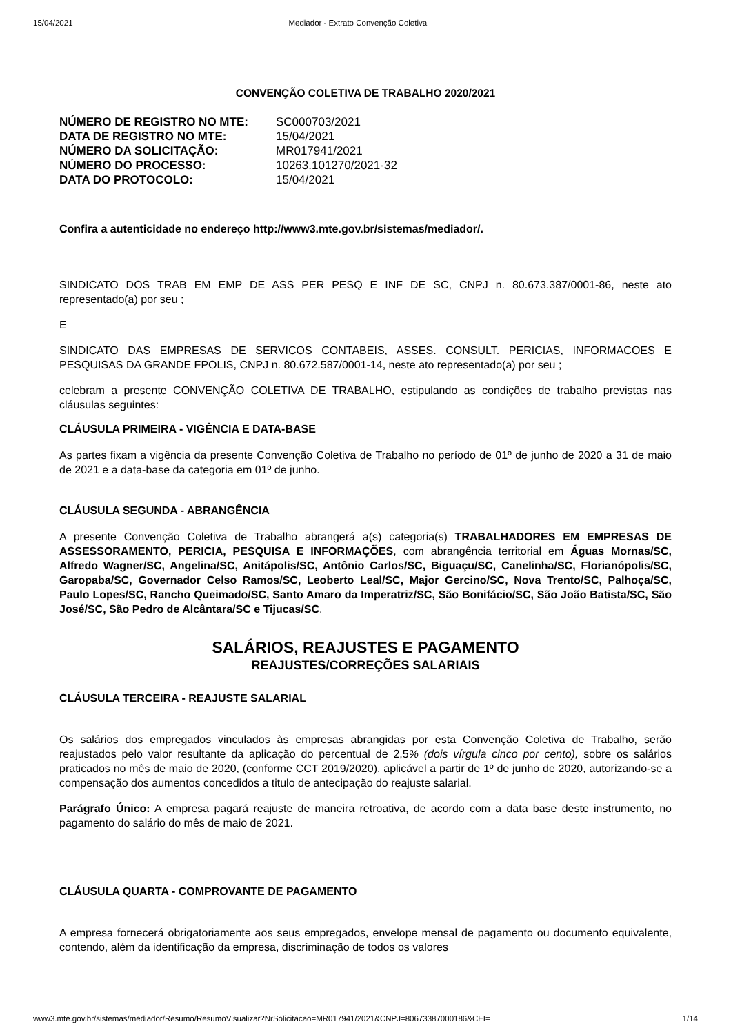15/04/2021 Mediador - Extrato Convenção Coletiva
CONVENÇÃO COLETIVA DE TRABALHO 2020/2021
| NÚMERO DE REGISTRO NO MTE: | SC000703/2021 |
| DATA DE REGISTRO NO MTE: | 15/04/2021 |
| NÚMERO DA SOLICITAÇÃO: | MR017941/2021 |
| NÚMERO DO PROCESSO: | 10263.101270/2021-32 |
| DATA DO PROTOCOLO: | 15/04/2021 |
Confira a autenticidade no endereço http://www3.mte.gov.br/sistemas/mediador/.
SINDICATO DOS TRAB EM EMP DE ASS PER PESQ E INF DE SC, CNPJ n. 80.673.387/0001-86, neste ato representado(a) por seu ;
E
SINDICATO DAS EMPRESAS DE SERVICOS CONTABEIS, ASSES. CONSULT. PERICIAS, INFORMACOES E PESQUISAS DA GRANDE FPOLIS, CNPJ n. 80.672.587/0001-14, neste ato representado(a) por seu ;
celebram a presente CONVENÇÃO COLETIVA DE TRABALHO, estipulando as condições de trabalho previstas nas cláusulas seguintes:
CLÁUSULA PRIMEIRA - VIGÊNCIA E DATA-BASE
As partes fixam a vigência da presente Convenção Coletiva de Trabalho no período de 01º de junho de 2020 a 31 de maio de 2021 e a data-base da categoria em 01º de junho.
CLÁUSULA SEGUNDA - ABRANGÊNCIA
A presente Convenção Coletiva de Trabalho abrangerá a(s) categoria(s) TRABALHADORES EM EMPRESAS DE ASSESSORAMENTO, PERICIA, PESQUISA E INFORMAÇÕES, com abrangência territorial em Águas Mornas/SC, Alfredo Wagner/SC, Angelina/SC, Anitápolis/SC, Antônio Carlos/SC, Biguaçu/SC, Canelinha/SC, Florianópolis/SC, Garopaba/SC, Governador Celso Ramos/SC, Leoberto Leal/SC, Major Gercino/SC, Nova Trento/SC, Palhoça/SC, Paulo Lopes/SC, Rancho Queimado/SC, Santo Amaro da Imperatriz/SC, São Bonifácio/SC, São João Batista/SC, São José/SC, São Pedro de Alcântara/SC e Tijucas/SC.
SALÁRIOS, REAJUSTES E PAGAMENTO
REAJUSTES/CORREÇÕES SALARIAIS
CLÁUSULA TERCEIRA - REAJUSTE SALARIAL
Os salários dos empregados vinculados às empresas abrangidas por esta Convenção Coletiva de Trabalho, serão reajustados pelo valor resultante da aplicação do percentual de 2,5% (dois vírgula cinco por cento), sobre os salários praticados no mês de maio de 2020, (conforme CCT 2019/2020), aplicável a partir de 1º de junho de 2020, autorizando-se a compensação dos aumentos concedidos a titulo de antecipação do reajuste salarial.
Parágrafo Único: A empresa pagará reajuste de maneira retroativa, de acordo com a data base deste instrumento, no pagamento do salário do mês de maio de 2021.
CLÁUSULA QUARTA - COMPROVANTE DE PAGAMENTO
A empresa fornecerá obrigatoriamente aos seus empregados, envelope mensal de pagamento ou documento equivalente, contendo, além da identificação da empresa, discriminação de todos os valores
www3.mte.gov.br/sistemas/mediador/Resumo/ResumoVisualizar?NrSolicitacao=MR017941/2021&CNPJ=80673387000186&CEI= 1/14